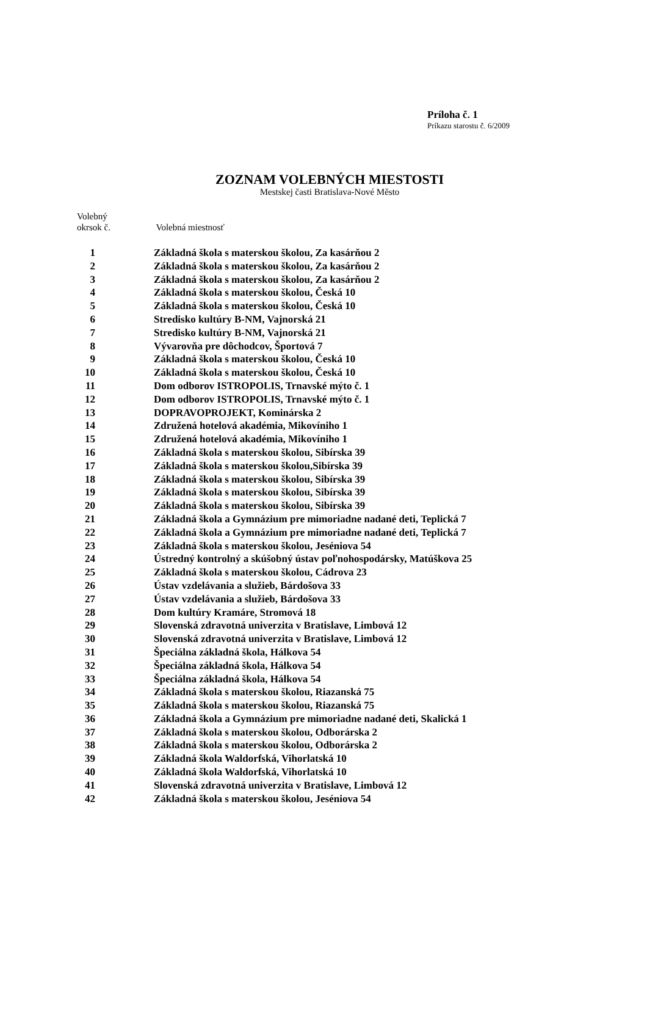Príloha č. 1
Príkazu starostu č. 6/2009
ZOZNAM VOLEBNÝCH MIESTOSTI
Mestskej časti Bratislava-Nové Město
Volebný
okrsok č. Volebná miestnosť
| 1 | Základná škola s materskou školou, Za kasárňou 2 |
| 2 | Základná škola s materskou školou, Za kasárňou 2 |
| 3 | Základná škola s materskou školou, Za kasárňou 2 |
| 4 | Základná škola s materskou školou, Česká 10 |
| 5 | Základná škola s materskou školou, Česká 10 |
| 6 | Stredisko kultúry B-NM, Vajnorská 21 |
| 7 | Stredisko kultúry B-NM, Vajnorská 21 |
| 8 | Vývarovňa pre dôchodcov, Športová 7 |
| 9 | Základná škola s materskou školou, Česká 10 |
| 10 | Základná škola s materskou školou, Česká 10 |
| 11 | Dom odborov ISTROPOLIS, Trnavské mýto č. 1 |
| 12 | Dom odborov ISTROPOLIS, Trnavské mýto č. 1 |
| 13 | DOPRAVOPROJEKT, Kominárska 2 |
| 14 | Združená hotelová akadémia, Mikovíniho 1 |
| 15 | Združená hotelová akadémia, Mikovíniho 1 |
| 16 | Základná škola s materskou školou, Sibírska 39 |
| 17 | Základná škola s materskou školou,Sibírska 39 |
| 18 | Základná škola s materskou školou, Sibírska 39 |
| 19 | Základná škola s materskou školou, Sibírska 39 |
| 20 | Základná škola s materskou školou, Sibírska 39 |
| 21 | Základná škola a Gymnázium pre mimoriadne nadané deti, Teplická 7 |
| 22 | Základná škola a Gymnázium pre mimoriadne nadané deti, Teplická 7 |
| 23 | Základná škola s materskou školou, Jeséniova 54 |
| 24 | Ústredný kontrolný a skúšobný ústav poľnohospodársky, Matúškova 25 |
| 25 | Základná škola s materskou školou, Cádrova 23 |
| 26 | Ústav vzdelávania a služieb, Bárdošova 33 |
| 27 | Ústav vzdelávania a služieb, Bárdošova 33 |
| 28 | Dom kultúry Kramáre, Stromová 18 |
| 29 | Slovenská zdravotná univerzita v Bratislave, Limbová 12 |
| 30 | Slovenská zdravotná univerzita v Bratislave, Limbová 12 |
| 31 | Špeciálna základná škola, Hálkova 54 |
| 32 | Špeciálna základná škola, Hálkova 54 |
| 33 | Špeciálna základná škola, Hálkova 54 |
| 34 | Základná škola s materskou školou, Riazanská 75 |
| 35 | Základná škola s materskou školou, Riazanská 75 |
| 36 | Základná škola a Gymnázium pre mimoriadne nadané deti, Skalická 1 |
| 37 | Základná škola s materskou školou, Odborárska 2 |
| 38 | Základná škola s materskou školou, Odborárska 2 |
| 39 | Základná škola Waldorfská, Vihorlatská 10 |
| 40 | Základná škola Waldorfská, Vihorlatská 10 |
| 41 | Slovenská zdravotná univerzita v Bratislave, Limbová 12 |
| 42 | Základná škola s materskou školou, Jeséniova 54 |